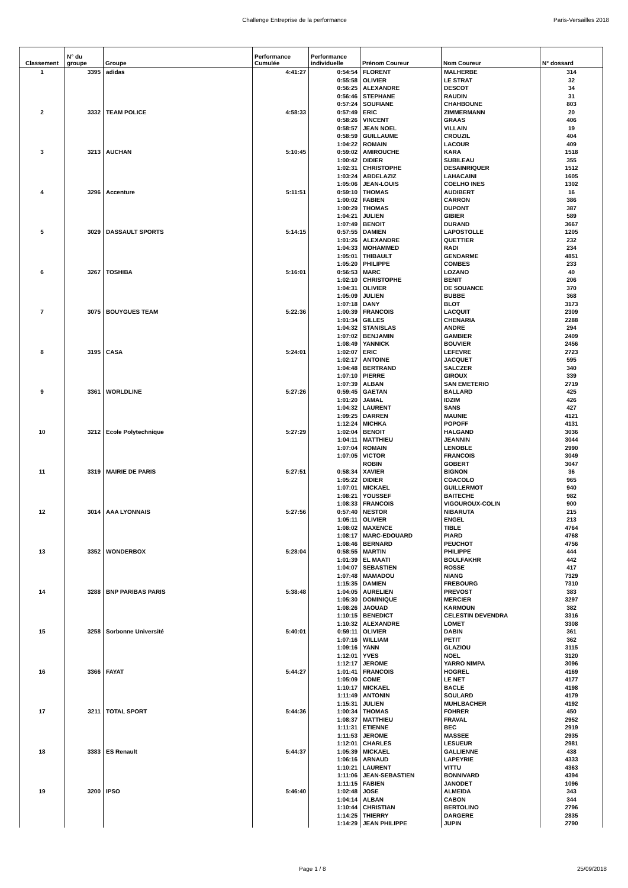Challenge Entreprise de la performance Paris-Versailles 2018
| Classement | N° du groupe | Groupe | Performance Cumulée | Performance individuelle | Prénom Coureur | Nom Coureur | N° dossard |
| --- | --- | --- | --- | --- | --- | --- | --- |
| 1 | 3395 | adidas | 4:41:27 | 0:54:54 | FLORENT | MALHERBE | 314 |
| | | | | 0:55:58 | OLIVIER | LE STRAT | 32 |
| | | | | 0:56:25 | ALEXANDRE | DESCOT | 34 |
| | | | | 0:56:46 | STEPHANE | RAUDIN | 31 |
| | | | | 0:57:24 | SOUFIANE | CHAHBOUNE | 803 |
| 2 | 3332 | TEAM POLICE | 4:58:33 | 0:57:49 | ERIC | ZIMMERMANN | 20 |
| | | | | 0:58:26 | VINCENT | GRAAS | 406 |
| | | | | 0:58:57 | JEAN NOEL | VILLAIN | 19 |
| | | | | 0:58:59 | GUILLAUME | CROUZIL | 404 |
| | | | | 1:04:22 | ROMAIN | LACOUR | 409 |
| 3 | 3213 | AUCHAN | 5:10:45 | 0:59:02 | AMIROUCHE | KARA | 1518 |
| | | | | 1:00:42 | DIDIER | SUBILEAU | 355 |
| | | | | 1:02:31 | CHRISTOPHE | DESAINRIQUER | 1512 |
| | | | | 1:03:24 | ABDELAZIZ | LAHACAINI | 1605 |
| | | | | 1:05:06 | JEAN-LOUIS | COELHO INES | 1302 |
| 4 | 3296 | Accenture | 5:11:51 | 0:59:10 | THOMAS | AUDIBERT | 16 |
| | | | | 1:00:02 | FABIEN | CARRON | 386 |
| | | | | 1:00:29 | THOMAS | DUPONT | 387 |
| | | | | 1:04:21 | JULIEN | GIBIER | 589 |
| | | | | 1:07:49 | BENOIT | DURAND | 3667 |
| 5 | 3029 | DASSAULT SPORTS | 5:14:15 | 0:57:55 | DAMIEN | LAPOSTOLLE | 1205 |
| | | | | 1:01:26 | ALEXANDRE | QUETTIER | 232 |
| | | | | 1:04:33 | MOHAMMED | RADI | 234 |
| | | | | 1:05:01 | THIBAULT | GENDARME | 4851 |
| | | | | 1:05:20 | PHILIPPE | COMBES | 233 |
| 6 | 3267 | TOSHIBA | 5:16:01 | 0:56:53 | MARC | LOZANO | 40 |
| | | | | 1:02:10 | CHRISTOPHE | BENIT | 206 |
| | | | | 1:04:31 | OLIVIER | DE SOUANCE | 370 |
| | | | | 1:05:09 | JULIEN | BUBBE | 368 |
| | | | | 1:07:18 | DANY | BLOT | 3173 |
| 7 | 3075 | BOUYGUES TEAM | 5:22:36 | 1:00:39 | FRANCOIS | LACQUIT | 2309 |
| | | | | 1:01:34 | GILLES | CHENARIA | 2288 |
| | | | | 1:04:32 | STANISLAS | ANDRE | 294 |
| | | | | 1:07:02 | BENJAMIN | GAMBIER | 2409 |
| | | | | 1:08:49 | YANNICK | BOUVIER | 2456 |
| 8 | 3195 | CASA | 5:24:01 | 1:02:07 | ERIC | LEFEVRE | 2723 |
| | | | | 1:02:17 | ANTOINE | JACQUET | 595 |
| | | | | 1:04:48 | BERTRAND | SALCZER | 340 |
| | | | | 1:07:10 | PIERRE | GIROUX | 339 |
| | | | | 1:07:39 | ALBAN | SAN EMETERIO | 2719 |
| 9 | 3361 | WORLDLINE | 5:27:26 | 0:59:45 | GAETAN | BALLARD | 425 |
| | | | | 1:01:20 | JAMAL | IDZIM | 426 |
| | | | | 1:04:32 | LAURENT | SANS | 427 |
| | | | | 1:09:25 | DARREN | MAUNIE | 4121 |
| | | | | 1:12:24 | MICHKA | POPOFF | 4131 |
| 10 | 3212 | Ecole Polytechnique | 5:27:29 | 1:02:04 | BENOIT | HALGAND | 3036 |
| | | | | 1:04:11 | MATTHIEU | JEANNIN | 3044 |
| | | | | 1:07:04 | ROMAIN | LENOBLE | 2990 |
| | | | | 1:07:05 | VICTOR | FRANCOIS | 3049 |
| | | | | | ROBIN | GOBERT | 3047 |
| 11 | 3319 | MAIRIE DE PARIS | 5:27:51 | 0:58:34 | XAVIER | BIGNON | 36 |
| | | | | 1:05:22 | DIDIER | COACOLO | 965 |
| | | | | 1:07:01 | MICKAEL | GUILLERMOT | 940 |
| | | | | 1:08:21 | YOUSSEF | BAITECHE | 982 |
| | | | | 1:08:33 | FRANCOIS | VIGOUROUX-COLIN | 900 |
| 12 | 3014 | AAA LYONNAIS | 5:27:56 | 0:57:40 | NESTOR | NIBARUTA | 215 |
| | | | | 1:05:11 | OLIVIER | ENGEL | 213 |
| | | | | 1:08:02 | MAXENCE | TIBLE | 4764 |
| | | | | 1:08:17 | MARC-EDOUARD | PIARD | 4768 |
| | | | | 1:08:46 | BERNARD | PEUCHOT | 4756 |
| 13 | 3352 | WONDERBOX | 5:28:04 | 0:58:55 | MARTIN | PHILIPPE | 444 |
| | | | | 1:01:39 | EL MAATI | BOULFAKHR | 442 |
| | | | | 1:04:07 | SEBASTIEN | ROSSE | 417 |
| | | | | 1:07:48 | MAMADOU | NIANG | 7329 |
| | | | | 1:15:35 | DAMIEN | FREBOURG | 7310 |
| 14 | 3288 | BNP PARIBAS PARIS | 5:38:48 | 1:04:05 | AURELIEN | PREVOST | 383 |
| | | | | 1:05:30 | DOMINIQUE | MERCIER | 3297 |
| | | | | 1:08:26 | JAOUAD | KARMOUN | 382 |
| | | | | 1:10:15 | BENEDICT | CELESTIN DEVENDRA | 3316 |
| | | | | 1:10:32 | ALEXANDRE | LOMET | 3308 |
| 15 | 3258 | Sorbonne Université | 5:40:01 | 0:59:11 | OLIVIER | DABIN | 361 |
| | | | | 1:07:16 | WILLIAM | PETIT | 362 |
| | | | | 1:09:16 | YANN | GLAZIOU | 3115 |
| | | | | 1:12:01 | YVES | NOEL | 3120 |
| | | | | 1:12:17 | JEROME | YARRO NIMPA | 3096 |
| 16 | 3366 | FAYAT | 5:44:27 | 1:01:41 | FRANCOIS | HOGREL | 4169 |
| | | | | 1:05:09 | COME | LE NET | 4177 |
| | | | | 1:10:17 | MICKAEL | BACLE | 4198 |
| | | | | 1:11:49 | ANTONIN | SOULARD | 4179 |
| | | | | 1:15:31 | JULIEN | MUHLBACHER | 4192 |
| 17 | 3211 | TOTAL SPORT | 5:44:36 | 1:00:34 | THOMAS | FOHRER | 450 |
| | | | | 1:08:37 | MATTHIEU | FRAVAL | 2952 |
| | | | | 1:11:31 | ETIENNE | BEC | 2919 |
| | | | | 1:11:53 | JEROME | MASSEE | 2935 |
| | | | | 1:12:01 | CHARLES | LESUEUR | 2981 |
| 18 | 3383 | ES Renault | 5:44:37 | 1:05:39 | MICKAEL | GALLIENNE | 438 |
| | | | | 1:06:16 | ARNAUD | LAPEYRIE | 4333 |
| | | | | 1:10:21 | LAURENT | VITTU | 4363 |
| | | | | 1:11:06 | JEAN-SEBASTIEN | BONNIVARD | 4394 |
| | | | | 1:11:15 | FABIEN | JANODET | 1096 |
| 19 | 3200 | IPSO | 5:46:40 | 1:02:48 | JOSE | ALMEIDA | 343 |
| | | | | 1:04:14 | ALBAN | CABON | 344 |
| | | | | 1:10:44 | CHRISTIAN | BERTOLINO | 2796 |
| | | | | 1:14:25 | THIERRY | DARGERE | 2835 |
| | | | | 1:14:29 | JEAN PHILIPPE | JUPIN | 2790 |
Page 1 / 8 25/09/2018